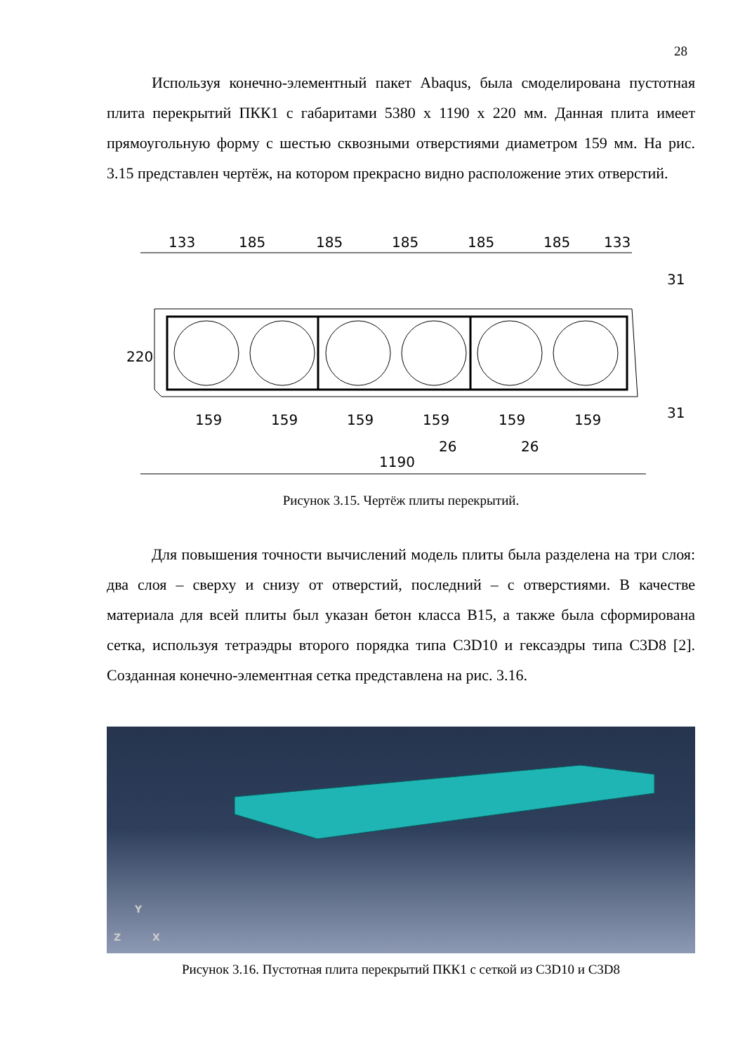28
Используя конечно-элементный пакет Abaqus, была смоделирована пустотная плита перекрытий ПКК1 с габаритами 5380 x 1190 x 220 мм. Данная плита имеет прямоугольную форму с шестью сквозными отверстиями диаметром 159 мм. На рис. 3.15 представлен чертёж, на котором прекрасно видно расположение этих отверстий.
133
185
185
185
185
185
133
220
31
31
159
159
159
159
159
159
26
26
1190
Рисунок 3.15. Чертёж плиты перекрытий.
Для повышения точности вычислений модель плиты была разделена на три слоя: два слоя – сверху и снизу от отверстий, последний – с отверстиями. В качестве материала для всей плиты был указан бетон класса B15, а также была сформирована сетка, используя тетраэдры второго порядка типа C3D10 и гексаэдры типа C3D8 [2]. Созданная конечно-элементная сетка представлена на рис. 3.16.
Y
Z
X
Рисунок 3.16. Пустотная плита перекрытий ПКК1 с сеткой из C3D10 и C3D8